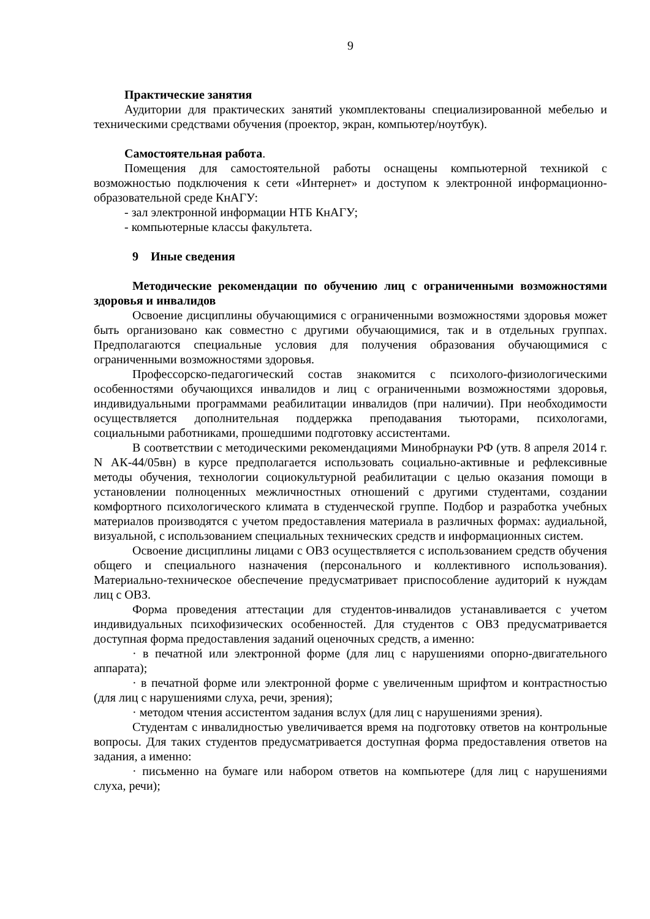9
Практические занятия
Аудитории для практических занятий укомплектованы специализированной мебелью и техническими средствами обучения (проектор, экран, компьютер/ноутбук).
Самостоятельная работа.
Помещения для самостоятельной работы оснащены компьютерной техникой с возможностью подключения к сети «Интернет» и доступом к электронной информационно-образовательной среде КнАГУ:
- зал электронной информации НТБ КнАГУ;
- компьютерные классы факультета.
9 Иные сведения
Методические рекомендации по обучению лиц с ограниченными возможностями здоровья и инвалидов
Освоение дисциплины обучающимися с ограниченными возможностями здоровья может быть организовано как совместно с другими обучающимися, так и в отдельных группах. Предполагаются специальные условия для получения образования обучающимися с ограниченными возможностями здоровья.
Профессорско-педагогический состав знакомится с психолого-физиологическими особенностями обучающихся инвалидов и лиц с ограниченными возможностями здоровья, индивидуальными программами реабилитации инвалидов (при наличии). При необходимости осуществляется дополнительная поддержка преподавания тьюторами, психологами, социальными работниками, прошедшими подготовку ассистентами.
В соответствии с методическими рекомендациями Минобрнауки РФ (утв. 8 апреля 2014 г. N АК-44/05вн) в курсе предполагается использовать социально-активные и рефлексивные методы обучения, технологии социокультурной реабилитации с целью оказания помощи в установлении полноценных межличностных отношений с другими студентами, создании комфортного психологического климата в студенческой группе. Подбор и разработка учебных материалов производятся с учетом предоставления материала в различных формах: аудиальной, визуальной, с использованием специальных технических средств и информационных систем.
Освоение дисциплины лицами с ОВЗ осуществляется с использованием средств обучения общего и специального назначения (персонального и коллективного использования). Материально-техническое обеспечение предусматривает приспособление аудиторий к нуждам лиц с ОВЗ.
Форма проведения аттестации для студентов-инвалидов устанавливается с учетом индивидуальных психофизических особенностей. Для студентов с ОВЗ предусматривается доступная форма предоставления заданий оценочных средств, а именно:
· в печатной или электронной форме (для лиц с нарушениями опорно-двигательного аппарата);
· в печатной форме или электронной форме с увеличенным шрифтом и контрастностью (для лиц с нарушениями слуха, речи, зрения);
· методом чтения ассистентом задания вслух (для лиц с нарушениями зрения).
Студентам с инвалидностью увеличивается время на подготовку ответов на контрольные вопросы. Для таких студентов предусматривается доступная форма предоставления ответов на задания, а именно:
· письменно на бумаге или набором ответов на компьютере (для лиц с нарушениями слуха, речи);